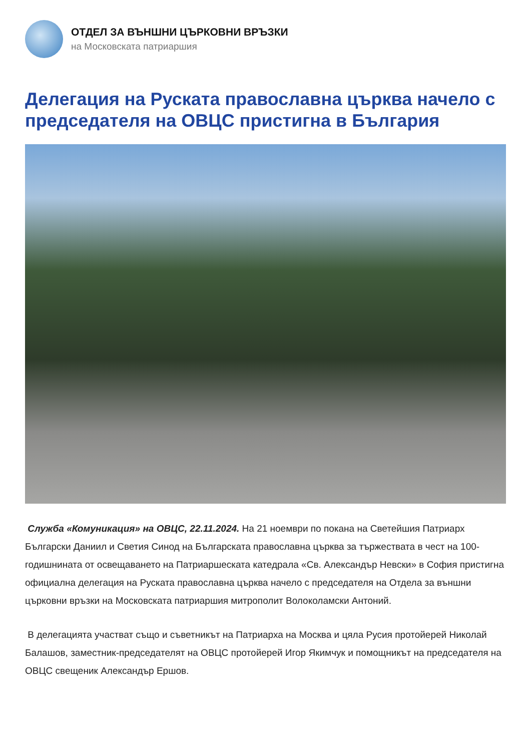ОТДЕЛ ЗА ВЪНШНИ ЦЪРКОВНИ ВРЪЗКИ
на Московската патриаршия
Делегация на Руската православна църква начело с председателя на ОВЦС пристигна в България
Служба «Комуникация» на ОВЦС, 22.11.2024. На 21 ноември по покана на Светейшия Патриарх Български Даниил и Светия Синод на Българската православна църква за тържествата в чест на 100-годишнината от освещаването на Патриаршеската катедрала «Св. Александър Невски» в София пристигна официална делегация на Руската православна църква начело с председателя на Отдела за външни църковни връзки на Московската патриаршия митрополит Волоколамски Антоний.
В делегацията участват също и съветникът на Патриарха на Москва и цяла Русия протойерей Николай Балашов, заместник-председателят на ОВЦС протойерей Игор Якимчук и помощникът на председателя на ОВЦС свещеник Александър Ершов.